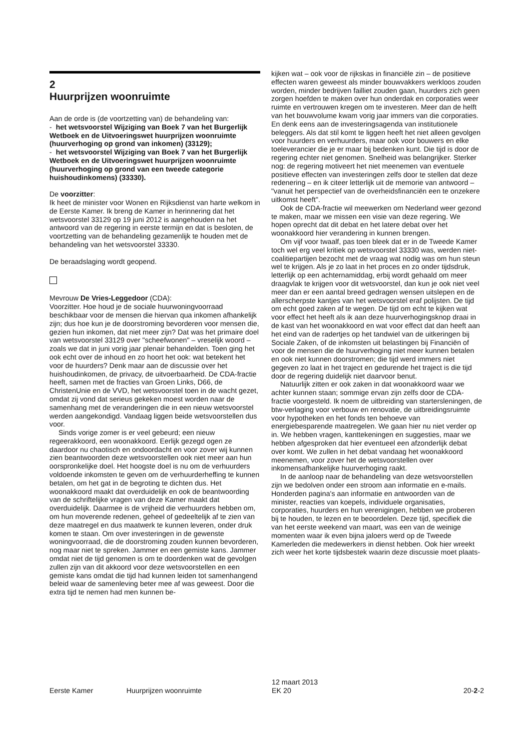2
Huurprijzen woonruimte
Aan de orde is (de voortzetting van) de behandeling van:
- het wetsvoorstel Wijziging van Boek 7 van het Burgerlijk Wetboek en de Uitvoeringswet huurprijzen woonruimte (huurverhoging op grond van inkomen) (33129);
- het wetsvoorstel Wijziging van Boek 7 van het Burgerlijk Wetboek en de Uitvoeringswet huurprijzen woonruimte (huurverhoging op grond van een tweede categorie huishoudinkomens) (33330).
De voorzitter:
Ik heet de minister voor Wonen en Rijksdienst van harte welkom in de Eerste Kamer. Ik breng de Kamer in herinnering dat het wetsvoorstel 33129 op 19 juni 2012 is aangehouden na het antwoord van de regering in eerste termijn en dat is besloten, de voortzetting van de behandeling gezamenlijk te houden met de behandeling van het wetsvoorstel 33330.
De beraadslaging wordt geopend.
Mevrouw De Vries-Leggedoor (CDA):
Voorzitter. Hoe houd je de sociale huurwoningvoorraad beschikbaar voor de mensen die hiervan qua inkomen afhankelijk zijn; dus hoe kun je de doorstroming bevorderen voor mensen die, gezien hun inkomen, dat niet meer zijn? Dat was het primaire doel van wetsvoorstel 33129 over "scheefwonen" – vreselijk woord – zoals we dat in juni vorig jaar plenair behandelden. Toen ging het ook echt over de inhoud en zo hoort het ook: wat betekent het voor de huurders? Denk maar aan de discussie over het huishoudinkomen, de privacy, de uitvoerbaarheid. De CDA-fractie heeft, samen met de fracties van Groen Links, D66, de ChristenUnie en de VVD, het wetsvoorstel toen in de wacht gezet, omdat zij vond dat serieus gekeken moest worden naar de samenhang met de veranderingen die in een nieuw wetsvoorstel werden aangekondigd. Vandaag liggen beide wetsvoorstellen dus voor.
Sinds vorige zomer is er veel gebeurd; een nieuw regeerakkoord, een woonakkoord. Eerlijk gezegd ogen ze daardoor nu chaotisch en ondoordacht en voor zover wij kunnen zien beantwoorden deze wetsvoorstellen ook niet meer aan hun oorspronkelijke doel. Het hoogste doel is nu om de verhuurders voldoende inkomsten te geven om de verhuurderheffing te kunnen betalen, om het gat in de begroting te dichten dus. Het woonakkoord maakt dat overduidelijk en ook de beantwoording van de schriftelijke vragen van deze Kamer maakt dat overduidelijk. Daarmee is de vrijheid die verhuurders hebben om, om hun moverende redenen, geheel of gedeeltelijk af te zien van deze maatregel en dus maatwerk te kunnen leveren, onder druk komen te staan. Om over investeringen in de gewenste woningvoorraad, die de doorstroming zouden kunnen bevorderen, nog maar niet te spreken. Jammer en een gemiste kans. Jammer omdat niet de tijd genomen is om te doordenken wat de gevolgen zullen zijn van dit akkoord voor deze wetsvoorstellen en een gemiste kans omdat die tijd had kunnen leiden tot samenhangend beleid waar de samenleving beter mee af was geweest. Door die extra tijd te nemen had men kunnen be-
kijken wat – ook voor de rijkskas in financiële zin – de positieve effecten waren geweest als minder bouwvakkers werkloos zouden worden, minder bedrijven failliet zouden gaan, huurders zich geen zorgen hoefden te maken over hun onderdak en corporaties weer ruimte en vertrouwen kregen om te investeren. Meer dan de helft van het bouwvolume kwam vorig jaar immers van die corporaties. En denk eens aan de investeringsagenda van institutionele beleggers. Als dat stil komt te liggen heeft het niet alleen gevolgen voor huurders en verhuurders, maar ook voor bouwers en elke toeleverancier die je er maar bij bedenken kunt. Die tijd is door de regering echter niet genomen. Snelheid was belangrijker. Sterker nog: de regering motiveert het niet meenemen van eventuele positieve effecten van investeringen zelfs door te stellen dat deze redenering – en ik citeer letterlijk uit de memorie van antwoord – "vanuit het perspectief van de overheidsfinanciën een te onzekere uitkomst heeft".
Ook de CDA-fractie wil meewerken om Nederland weer gezond te maken, maar we missen een visie van deze regering. We hopen oprecht dat dit debat en het latere debat over het woonakkoord hier verandering in kunnen brengen.
Om vijf voor twaalf, pas toen bleek dat er in de Tweede Kamer toch wel erg veel kritiek op wetsvoorstel 33330 was, werden niet-coalitiepartijen bezocht met de vraag wat nodig was om hun steun wel te krijgen. Als je zo laat in het proces en zo onder tijdsdruk, letterlijk op een achternamiddag, erbij wordt gehaald om meer draagvlak te krijgen voor dit wetsvoorstel, dan kun je ook niet veel meer dan er een aantal breed gedragen wensen uitslepen en de allerscherpste kantjes van het wetsvoorstel eraf polijsten. De tijd om echt goed zaken af te wegen. De tijd om echt te kijken wat voor effect het heeft als ik aan deze huurverhogingsknop draai in de kast van het woonakkoord en wat voor effect dat dan heeft aan het eind van de radertjes op het tandwiel van de uitkeringen bij Sociale Zaken, of de inkomsten uit belastingen bij Financiën of voor de mensen die de huurverhoging niet meer kunnen betalen en ook niet kunnen doorstromen; die tijd werd immers niet gegeven zo laat in het traject en gedurende het traject is die tijd door de regering duidelijk niet daarvoor benut.
Natuurlijk zitten er ook zaken in dat woonakkoord waar we achter kunnen staan; sommige ervan zijn zelfs door de CDA-fractie voorgesteld. Ik noem de uitbreiding van startersleningen, de btw-verlaging voor verbouw en renovatie, de uitbreidingsruimte voor hypotheken en het fonds ten behoeve van energiebesparende maatregelen. We gaan hier nu niet verder op in. We hebben vragen, kanttekeningen en suggesties, maar we hebben afgesproken dat hier eventueel een afzonderlijk debat over komt. We zullen in het debat vandaag het woonakkoord meenemen, voor zover het de wetsvoorstellen over inkomensafhankelijke huurverhoging raakt.
In de aanloop naar de behandeling van deze wetsvoorstellen zijn we bedolven onder een stroom aan informatie en e-mails. Honderden pagina's aan informatie en antwoorden van de minister, reacties van koepels, individuele organisaties, corporaties, huurders en hun verenigingen, hebben we proberen bij te houden, te lezen en te beoordelen. Deze tijd, specifiek die van het eerste weekend van maart, was een van de weinige momenten waar ik even bijna jaloers werd op de Tweede Kamerleden die medewerkers in dienst hebben. Ook hier wreekt zich weer het korte tijdsbestek waarin deze discussie moet plaats-
Eerste Kamer Huurprijzen woonruimte 12 maart 2013
EK 20 20-2-2